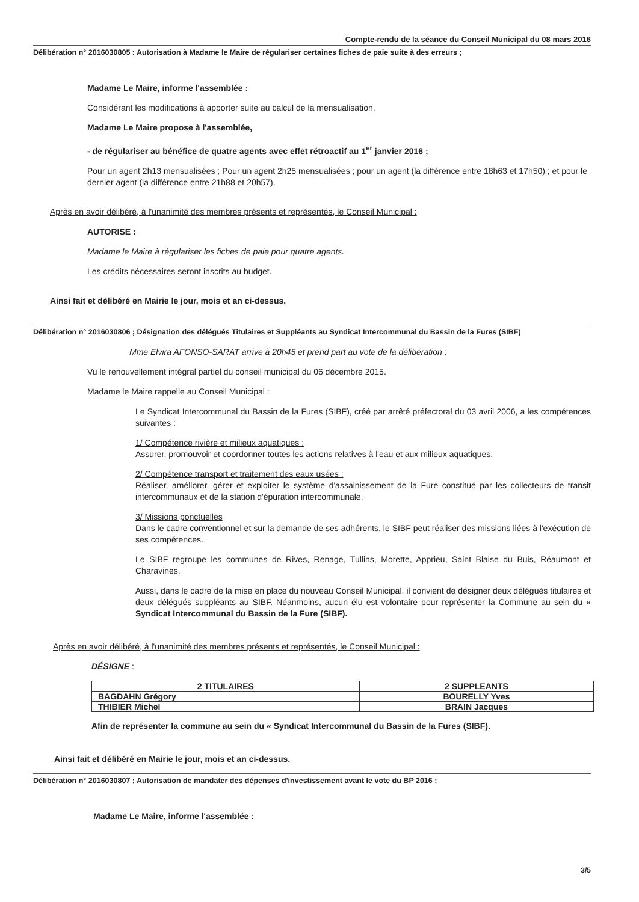Compte-rendu de la séance du Conseil Municipal du 08 mars 2016
Délibération n° 2016030805 : Autorisation à Madame le Maire de régulariser certaines fiches de paie suite à des erreurs ;
Madame Le Maire, informe l'assemblée :
Considérant les modifications à apporter suite au calcul de la mensualisation,
Madame Le Maire propose à l'assemblée,
- de régulariser au bénéfice de quatre agents avec effet rétroactif au 1<sup>er</sup> janvier 2016 ;
Pour un agent 2h13 mensualisées ; Pour un agent 2h25 mensualisées ; pour un agent (la différence entre 18h63 et 17h50) ; et pour le dernier agent (la différence entre 21h88 et 20h57).
Après en avoir délibéré, à l'unanimité des membres présents et représentés, le Conseil Municipal :
AUTORISE :
Madame le Maire à régulariser les fiches de paie pour quatre agents.
Les crédits nécessaires seront inscrits au budget.
Ainsi fait et délibéré en Mairie le jour, mois et an ci-dessus.
Délibération n° 2016030806 ; Désignation des délégués Titulaires et Suppléants au Syndicat Intercommunal du Bassin de la Fures (SIBF)
Mme Elvira AFONSO-SARAT arrive à 20h45 et prend part au vote de la délibération ;
Vu le renouvellement intégral partiel du conseil municipal du 06 décembre 2015.
Madame le Maire rappelle au Conseil Municipal :
Le Syndicat Intercommunal du Bassin de la Fures (SIBF), créé par arrêté préfectoral du 03 avril 2006, a les compétences suivantes :
1/ Compétence rivière et milieux aquatiques :
Assurer, promouvoir et coordonner toutes les actions relatives à l'eau et aux milieux aquatiques.
2/ Compétence transport et traitement des eaux usées :
Réaliser, améliorer, gérer et exploiter le système d'assainissement de la Fure constitué par les collecteurs de transit intercommunaux et de la station d'épuration intercommunale.
3/ Missions ponctuelles
Dans le cadre conventionnel et sur la demande de ses adhérents, le SIBF peut réaliser des missions liées à l'exécution de ses compétences.
Le SIBF regroupe les communes de Rives, Renage, Tullins, Morette, Apprieu, Saint Blaise du Buis, Réaumont et Charavines.
Aussi, dans le cadre de la mise en place du nouveau Conseil Municipal, il convient de désigner deux délégués titulaires et deux délégués suppléants au SIBF. Néanmoins, aucun élu est volontaire pour représenter la Commune au sein du « Syndicat Intercommunal du Bassin de la Fure (SIBF).
Après en avoir délibéré, à l'unanimité des membres présents et représentés, le Conseil Municipal :
DÉSIGNE :
| 2 TITULAIRES | 2 SUPPLEANTS |
| --- | --- |
| BAGDAHN Grégory | BOURELLY Yves |
| THIBIER Michel | BRAIN Jacques |
Afin de représenter la commune au sein du « Syndicat Intercommunal du Bassin de la Fures (SIBF).
Ainsi fait et délibéré en Mairie le jour, mois et an ci-dessus.
Délibération n° 2016030807 ; Autorisation de mandater des dépenses d'investissement avant le vote du BP 2016 ;
Madame Le Maire, informe l'assemblée :
3/5